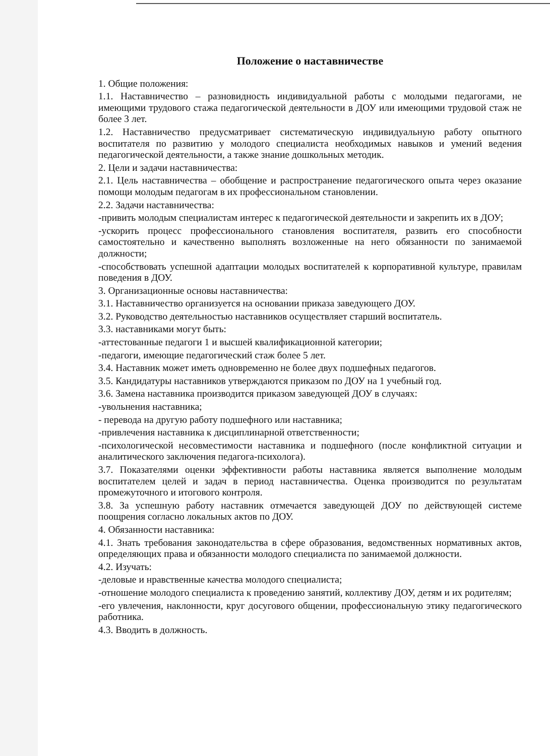Положение о наставничестве
1. Общие положения:
1.1. Наставничество – разновидность индивидуальной работы с молодыми педагогами, не имеющими трудового стажа педагогической деятельности в ДОУ или имеющими трудовой стаж не более 3 лет.
1.2. Наставничество предусматривает систематическую индивидуальную работу опытного воспитателя по развитию у молодого специалиста необходимых навыков и умений ведения педагогической деятельности, а также знание дошкольных методик.
2. Цели и задачи наставничества:
2.1. Цель наставничества – обобщение и распространение педагогического опыта через оказание помощи молодым педагогам в их профессиональном становлении.
2.2. Задачи наставничества:
-привить молодым специалистам интерес к педагогической деятельности и закрепить их в ДОУ;
-ускорить процесс профессионального становления воспитателя, развить его способности самостоятельно и качественно выполнять возложенные на него обязанности по занимаемой должности;
-способствовать успешной адаптации молодых воспитателей к корпоративной культуре, правилам поведения в ДОУ.
3. Организационные основы наставничества:
3.1. Наставничество организуется на основании приказа заведующего ДОУ.
3.2. Руководство деятельностью наставников осуществляет старший воспитатель.
3.3. наставниками могут быть:
-аттестованные педагоги 1 и высшей квалификационной категории;
-педагоги, имеющие педагогический стаж более 5 лет.
3.4. Наставник может иметь одновременно не более двух подшефных педагогов.
3.5. Кандидатуры наставников утверждаются приказом по ДОУ на 1 учебный год.
3.6. Замена наставника производится приказом заведующей ДОУ в случаях:
-увольнения наставника;
- перевода на другую работу подшефного или наставника;
-привлечения наставника к дисциплинарной ответственности;
-психологической несовместимости наставника и подшефного (после конфликтной ситуации и аналитического заключения педагога-психолога).
3.7. Показателями оценки эффективности работы наставника является выполнение молодым воспитателем целей и задач в период наставничества. Оценка производится по результатам промежуточного и итогового контроля.
3.8. За успешную работу наставник отмечается заведующей ДОУ по действующей системе поощрения согласно локальных актов по ДОУ.
4. Обязанности наставника:
4.1. Знать требования законодательства в сфере образования, ведомственных нормативных актов, определяющих права и обязанности молодого специалиста по занимаемой должности.
4.2. Изучать:
-деловые и нравственные качества молодого специалиста;
-отношение молодого специалиста к проведению занятий, коллективу ДОУ, детям и их родителям;
-его увлечения, наклонности, круг досугового общении, профессиональную этику педагогического работника.
4.3. Вводить в должность.